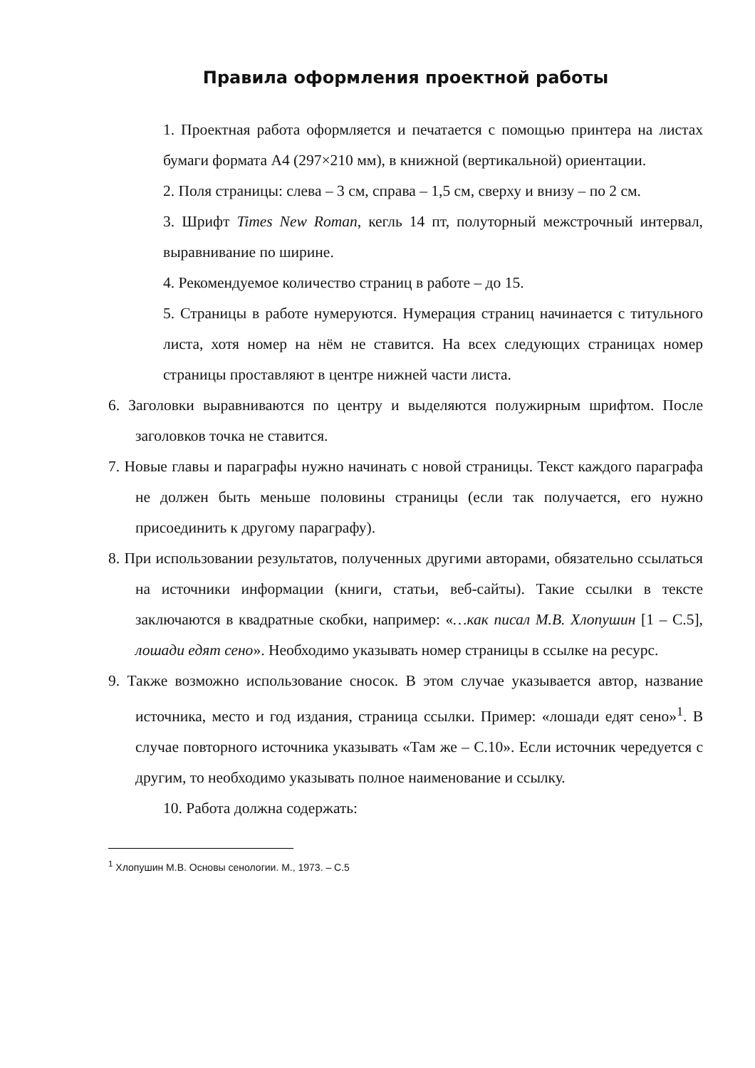Правила оформления проектной работы
1. Проектная работа оформляется и печатается с помощью принтера на листах бумаги формата А4 (297×210 мм), в книжной (вертикальной) ориентации.
2. Поля страницы: слева – 3 см, справа – 1,5 см, сверху и внизу – по 2 см.
3. Шрифт Times New Roman, кегль 14 пт, полуторный межстрочный интервал, выравнивание по ширине.
4. Рекомендуемое количество страниц в работе – до 15.
5. Страницы в работе нумеруются. Нумерация страниц начинается с титульного листа, хотя номер на нём не ставится. На всех следующих страницах номер страницы проставляют в центре нижней части листа.
6. Заголовки выравниваются по центру и выделяются полужирным шрифтом. После заголовков точка не ставится.
7. Новые главы и параграфы нужно начинать с новой страницы. Текст каждого параграфа не должен быть меньше половины страницы (если так получается, его нужно присоединить к другому параграфу).
8. При использовании результатов, полученных другими авторами, обязательно ссылаться на источники информации (книги, статьи, веб-сайты). Такие ссылки в тексте заключаются в квадратные скобки, например: «…как писал М.В. Хлопушин [1 – С.5], лошади едят сено». Необходимо указывать номер страницы в ссылке на ресурс.
9. Также возможно использование сносок. В этом случае указывается автор, название источника, место и год издания, страница ссылки. Пример: «лошади едят сено»<sup>1</sup>. В случае повторного источника указывать «Там же – С.10». Если источник чередуется с другим, то необходимо указывать полное наименование и ссылку.
10. Работа должна содержать:
<sup>1</sup> Хлопушин М.В. Основы сенологии. М., 1973. – С.5